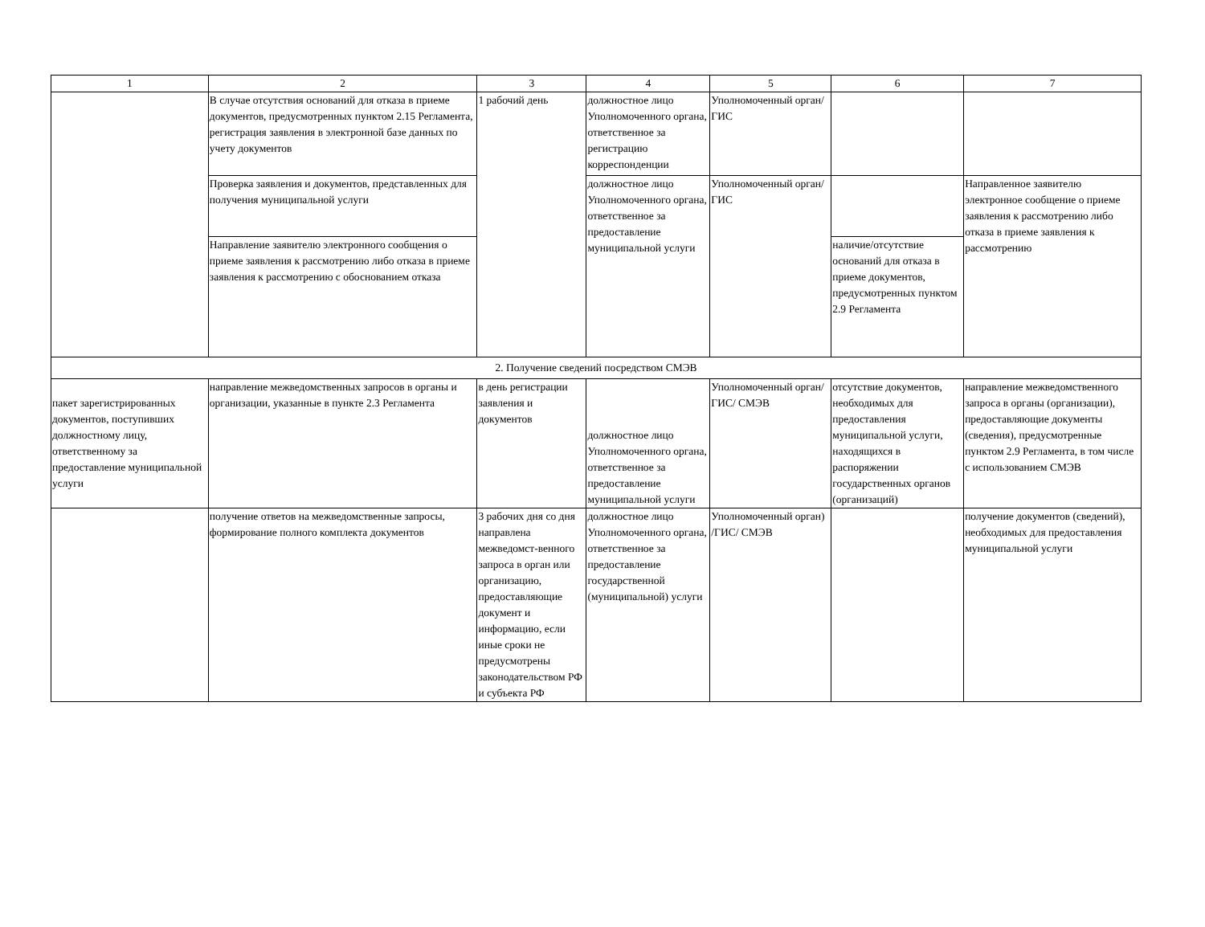| 1 | 2 | 3 | 4 | 5 | 6 | 7 |
| | В случае отсутствия оснований для отказа в приеме документов, предусмотренных пунктом 2.15 Регламента, регистрация заявления в электронной базе данных по учету документов | 1 рабочий день | должностное лицо Уполномоченного органа, ответственное за регистрацию корреспонденции | Уполномоченный орган/ГИС | | |
| | Проверка заявления и документов, представленных для получения муниципальной услуги | | должностное лицо Уполномоченного органа, ответственное за предоставление муниципальной услуги | Уполномоченный орган/ГИС | | Направленное заявителю электронное сообщение о приеме заявления к рассмотрению либо отказа в приеме заявления к рассмотрению |
| | Направление заявителю электронного сообщения о приеме заявления к рассмотрению либо отказа в приеме заявления к рассмотрению с обоснованием отказа | | | | наличие/отсутствие оснований для отказа в приеме документов, предусмотренных пунктом 2.9 Регламента | |
| 2. Получение сведений посредством СМЭВ | | | | | | |
| пакет зарегистрированных документов, поступивших должностному лицу, ответственному за предоставление муниципальной услуги | направление межведомственных запросов в органы и организации, указанные в пункте 2.3 Регламента | в день регистрации заявления и документов | должностное лицо Уполномоченного органа, ответственное за предоставление муниципальной услуги | Уполномоченный орган/ГИС/ СМЭВ | отсутствие документов, необходимых для предоставления муниципальной услуги, находящихся в распоряжении государственных органов (организаций) | направление межведомственного запроса в органы (организации), предоставляющие документы (сведения), предусмотренные пунктом 2.9 Регламента, в том числе с использованием СМЭВ |
| | получение ответов на межведомственные запросы, формирование полного комплекта документов | 3 рабочих дня со дня направлена межведомст-венного запроса в орган или организацию, предоставляющие документ и информацию, если иные сроки не предусмотрены законодательством РФ и субъекта РФ | должностное лицо Уполномоченного органа, ответственное за предоставление государственной (муниципальной) услуги | Уполномоченный орган) /ГИС/ СМЭВ | | получение документов (сведений), необходимых для предоставления муниципальной услуги |